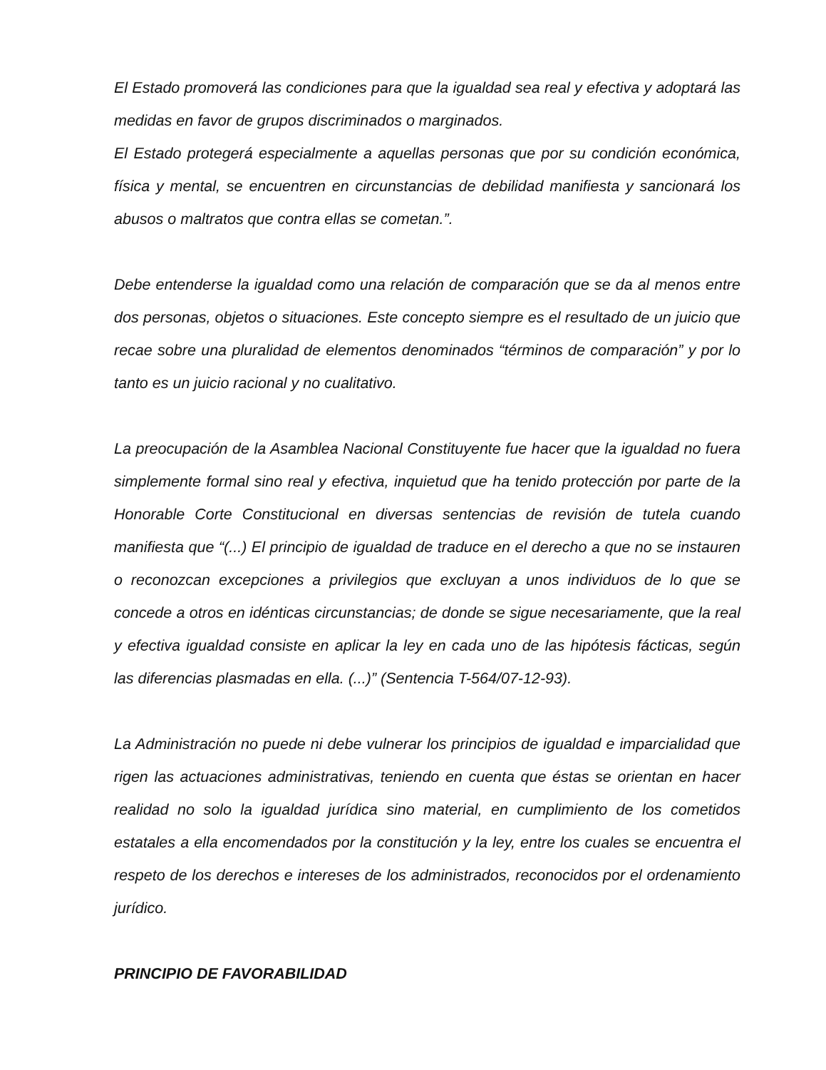El Estado promoverá las condiciones para que la igualdad sea real y efectiva y adoptará las medidas en favor de grupos discriminados o marginados.
El Estado protegerá especialmente a aquellas personas que por su condición económica, física y mental, se encuentren en circunstancias de debilidad manifiesta y sancionará los abusos o maltratos que contra ellas se cometan.”.
Debe entenderse la igualdad como una relación de comparación que se da al menos entre dos personas, objetos o situaciones. Este concepto siempre es el resultado de un juicio que recae sobre una pluralidad de elementos denominados “términos de comparación” y por lo tanto es un juicio racional y no cualitativo.
La preocupación de la Asamblea Nacional Constituyente fue hacer que la igualdad no fuera simplemente formal sino real y efectiva, inquietud que ha tenido protección por parte de la Honorable Corte Constitucional en diversas sentencias de revisión de tutela cuando manifiesta que “(...) El principio de igualdad de traduce en el derecho a que no se instauren o reconozcan excepciones a privilegios que excluyan a unos individuos de lo que se concede a otros en idénticas circunstancias; de donde se sigue necesariamente, que la real y efectiva igualdad consiste en aplicar la ley en cada uno de las hipótesis fácticas, según las diferencias plasmadas en ella. (...)” (Sentencia T-564/07-12-93).
La Administración no puede ni debe vulnerar los principios de igualdad e imparcialidad que rigen las actuaciones administrativas, teniendo en cuenta que éstas se orientan en hacer realidad no solo la igualdad jurídica sino material, en cumplimiento de los cometidos estatales a ella encomendados por la constitución y la ley, entre los cuales se encuentra el respeto de los derechos e intereses de los administrados, reconocidos por el ordenamiento jurídico.
PRINCIPIO DE FAVORABILIDAD